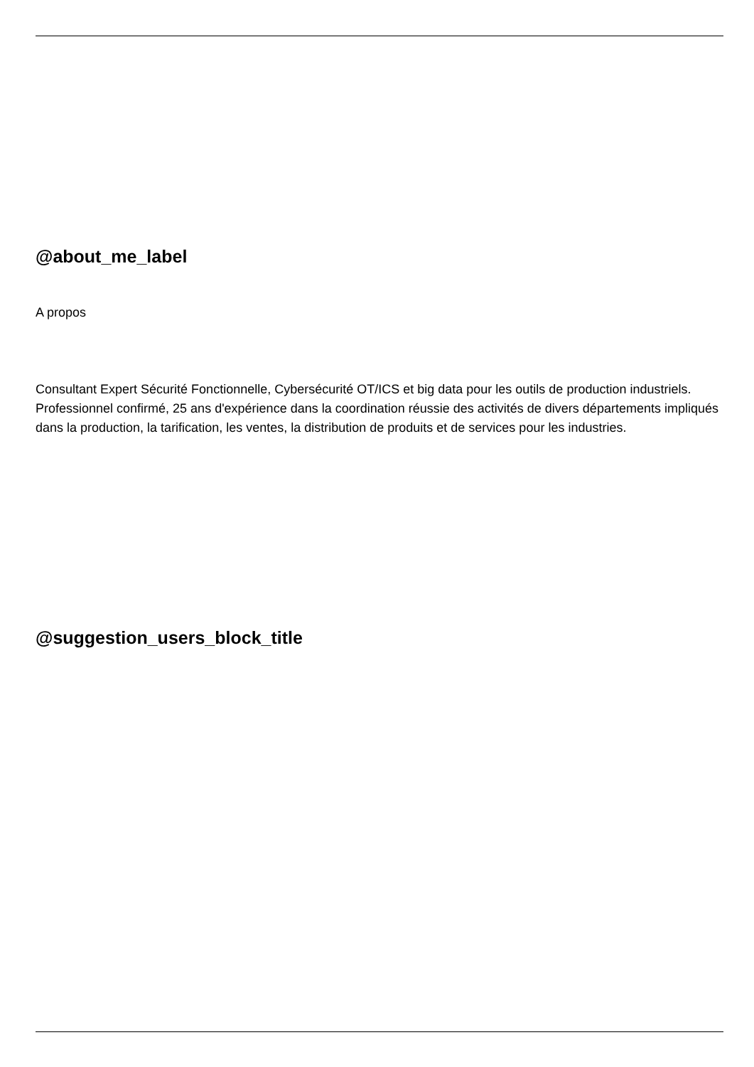@about_me_label
A propos
Consultant Expert Sécurité Fonctionnelle, Cybersécurité OT/ICS et big data pour les outils de production industriels. Professionnel confirmé, 25 ans d'expérience dans la coordination réussie des activités de divers départements impliqués dans la production, la tarification, les ventes, la distribution de produits et de services pour les industries.
@suggestion_users_block_title